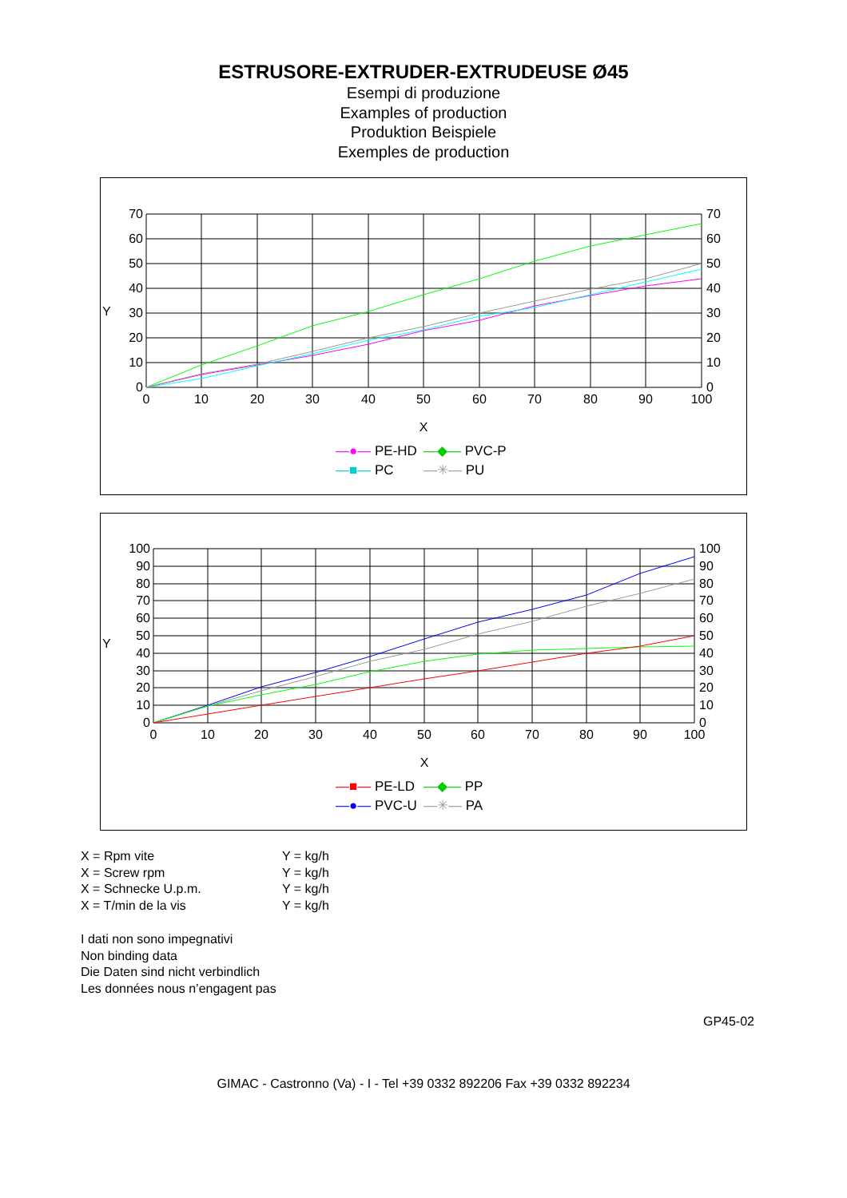ESTRUSORE-EXTRUDER-EXTRUDEUSE Ø45
Esempi di produzione
Examples of production
Produktion Beispiele
Exemples de production
70
60
50
40
30
20
10
0
70
60
50
40
30
20
10
0
Y
0
10
20
30
40
50
60
70
80
90
100
X
—●— PE-HD —◆— PVC-P —■— PC —✳— PU
100
90
80
70
60
50
40
30
20
10
0
100
90
80
70
60
50
40
30
20
10
0
Y
0
10
20
30
40
50
60
70
80
90
100
X
—■— PE-LD —◆— PP —●— PVC-U —✳— PA
X = Rpm vite Y = kg/h X = Screw rpm Y = kg/h X = Schnecke U.p.m. Y = kg/h X = T/min de la vis Y = kg/h
I dati non sono impegnativi
Non binding data
Die Daten sind nicht verbindlich
Les données nous n’engagent pas
GP45-02
GIMAC - Castronno (Va) - I - Tel +39 0332 892206 Fax +39 0332 892234